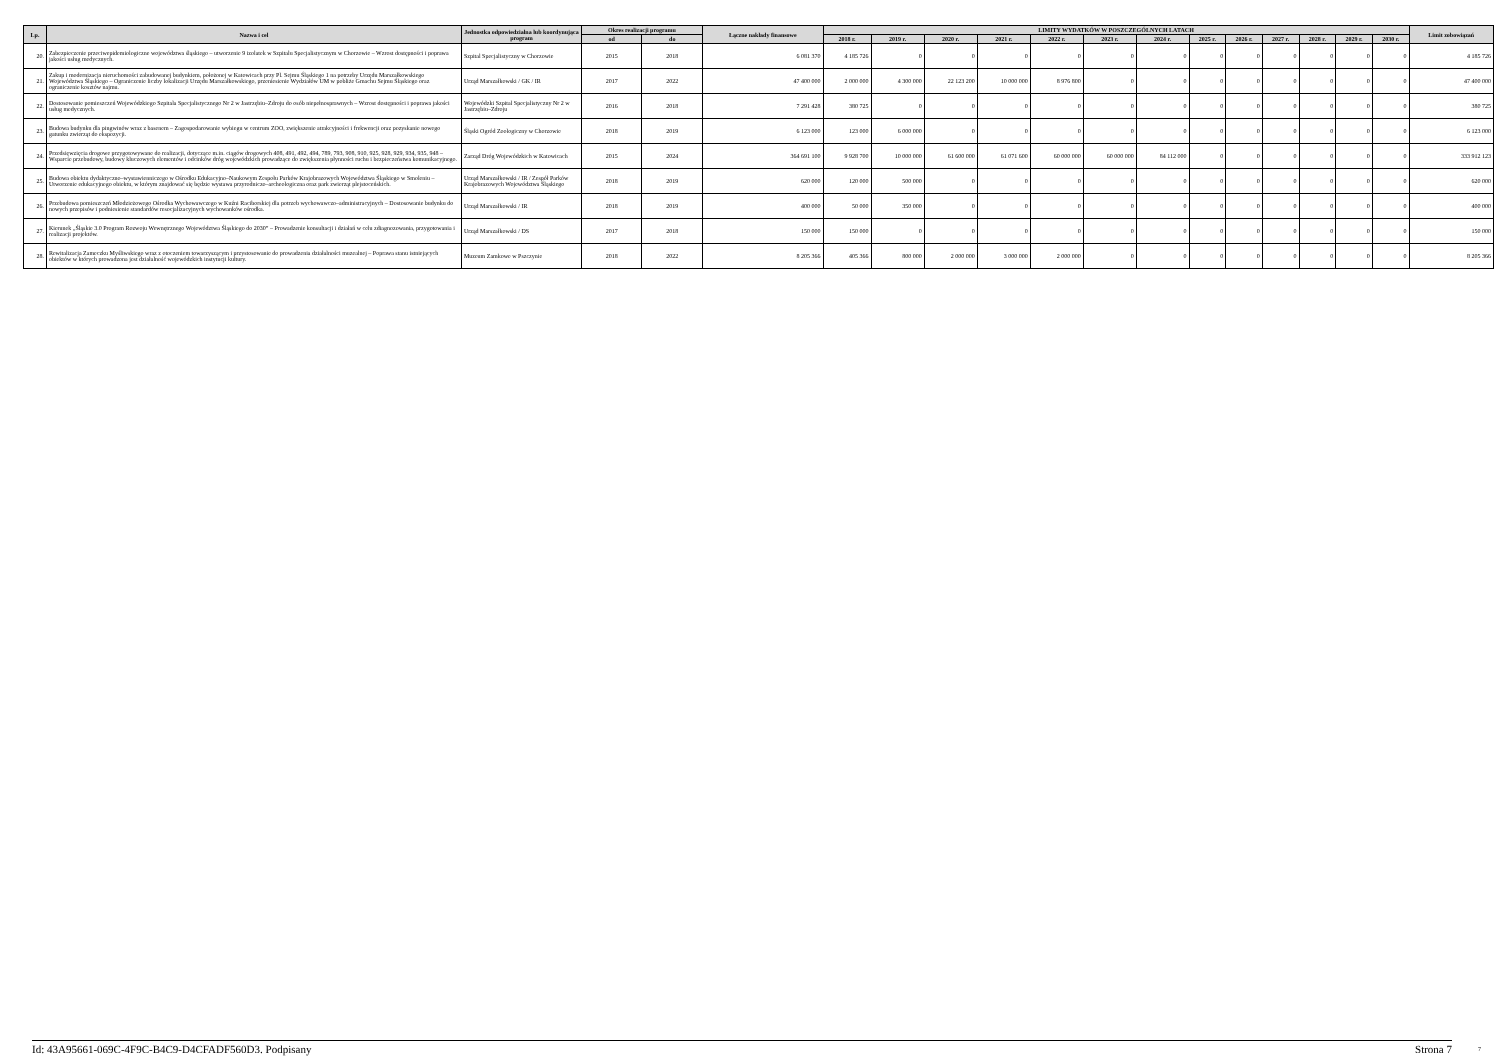| Lp. | Nazwa i cel | Jednostka odpowiedzialna lub koordynująca program | Okres realizacji programu | | Łączne nakłady finansowe | LIMITY WYDATKÓW W POSZCZEGÓLNYCH LATACH | | | | | | | | | | | | | Limit zobowiązań |
| --- | --- | --- | --- | --- | --- | --- | --- | --- | --- | --- | --- | --- | --- | --- | --- | --- | --- | --- | --- |
| | | | od | do | | 2018 r. | 2019 r. | 2020 r. | 2021 r. | 2022 r. | 2023 r. | 2024 r. | 2025 r. | 2026 r. | 2027 r. | 2028 r. | 2029 r. | 2030 r. | |
| 20. | Zabezpieczenie przeciwepidemiologiczne województwa śląskiego – utworzenie 9 izolatek w Szpitalu Specjalistycznym w Chorzowie – Wzrost dostępności i poprawa jakości usług medycznych. | Szpital Specjalistyczny w Chorzowie | 2015 | 2018 | 6 081 370 | 4 185 726 | 0 | 0 | 0 | 0 | 0 | 0 | 0 | 0 | 0 | 0 | 0 | 0 | 4 185 726 |
| 21. | Zakup i modernizacja nieruchomości zabudowanej budynkiem, położonej w Katowicach przy Pl. Sejmu Śląskiego 1 na potrzeby Urzędu Marszałkowskiego Województwa Śląskiego – Ograniczenie liczby lokalizacji Urzędu Marszałkowskiego, przeniesienie Wydziałów UM w pobliże Gmachu Sejmu Śląskiego oraz ograniczenie kosztów najmu. | Urząd Marszałkowski / GK / IR | 2017 | 2022 | 47 400 000 | 2 000 000 | 4 300 000 | 22 123 200 | 10 000 000 | 8 976 800 | 0 | 0 | 0 | 0 | 0 | 0 | 0 | 0 | 47 400 000 |
| 22. | Dostosowanie pomieszczeń Wojewódzkiego Szpitala Specjalistycznego Nr 2 w Jastrzębiu–Zdroju do osób niepełnosprawnych – Wzrost dostępności i poprawa jakości usług medycznych. | Wojewódzki Szpital Specjalistyczny Nr 2 w Jastrzębiu–Zdroju | 2016 | 2018 | 7 291 428 | 380 725 | 0 | 0 | 0 | 0 | 0 | 0 | 0 | 0 | 0 | 0 | 0 | 0 | 380 725 |
| 23. | Budowa budynku dla pingwinów wraz z basenem – Zagospodarowanie wybiegu w centrum ZOO, zwiększenie atrakcyjności i frekwencji oraz pozyskanie nowego gatunku zwierząt do ekspozycji. | Śląski Ogród Zoologiczny w Chorzowie | 2018 | 2019 | 6 123 000 | 123 000 | 6 000 000 | 0 | 0 | 0 | 0 | 0 | 0 | 0 | 0 | 0 | 0 | 0 | 6 123 000 |
| 24. | Przedsięwzięcia drogowe przygotowywane do realizacji, dotyczące m.in. ciągów drogowych 408, 491, 492, 494, 789, 793, 908, 910, 925, 928, 929, 934, 935, 948 – Wsparcie przebudowy, budowy kluczowych elementów i odcinków dróg wojewódzkich prowadzące do zwiększenia płynności ruchu i bezpieczeństwa komunikacyjnego. | Zarząd Dróg Wojewódzkich w Katowicach | 2015 | 2024 | 364 691 100 | 9 928 700 | 10 000 000 | 61 600 000 | 61 071 600 | 60 000 000 | 60 000 000 | 84 112 000 | 0 | 0 | 0 | 0 | 0 | 0 | 333 912 123 |
| 25. | Budowa obiektu dydaktyczno–wystawienniczego w Ośrodku Edukacyjno–Naukowym Zespołu Parków Krajobrazowych Województwa Śląskiego w Smoleniu – Utworzenie edukacyjnego obiektu, w którym znajdować się będzie wystawa przyrodniczo–archeologiczna oraz park zwierząt plejstoceńskich. | Urząd Marszałkowski / IR / Zespół Parków Krajobrazowych Województwa Śląskiego | 2018 | 2019 | 620 000 | 120 000 | 500 000 | 0 | 0 | 0 | 0 | 0 | 0 | 0 | 0 | 0 | 0 | 0 | 620 000 |
| 26. | Przebudowa pomieszczeń Młodzieżowego Ośrodka Wychowawczego w Kuźni Raciborskiej dla potrzeb wychowawczo–administracyjnych – Dostosowanie budynku do nowych przepisów i podniesienie standardów resocjalizacyjnych wychowanków ośrodka. | Urząd Marszałkowski / IR | 2018 | 2019 | 400 000 | 50 000 | 350 000 | 0 | 0 | 0 | 0 | 0 | 0 | 0 | 0 | 0 | 0 | 0 | 400 000 |
| 27. | Kierunek „Śląskie 3.0 Program Rozwoju Wewnętrznego Województwa Śląskiego do 2030” – Prowadzenie konsultacji i działań w celu zdiagnozowania, przygotowania i realizacji projektów. | Urząd Marszałkowski / DS | 2017 | 2018 | 150 000 | 150 000 | 0 | 0 | 0 | 0 | 0 | 0 | 0 | 0 | 0 | 0 | 0 | 0 | 150 000 |
| 28. | Rewitalizacja Zameczku Myśliwskiego wraz z otoczeniem towarzyszącym i przystosowanie do prowadzenia działalności muzealnej – Poprawa stanu istniejących obiektów w których prowadzona jest działalność wojewódzkich instytucji kultury. | Muzeum Zamkowe w Pszczynie | 2018 | 2022 | 8 205 366 | 405 366 | 800 000 | 2 000 000 | 3 000 000 | 2 000 000 | 0 | 0 | 0 | 0 | 0 | 0 | 0 | 0 | 8 205 366 |
Id: 43A95661-069C-4F9C-B4C9-D4CFADF560D3. Podpisany Strona 7 7